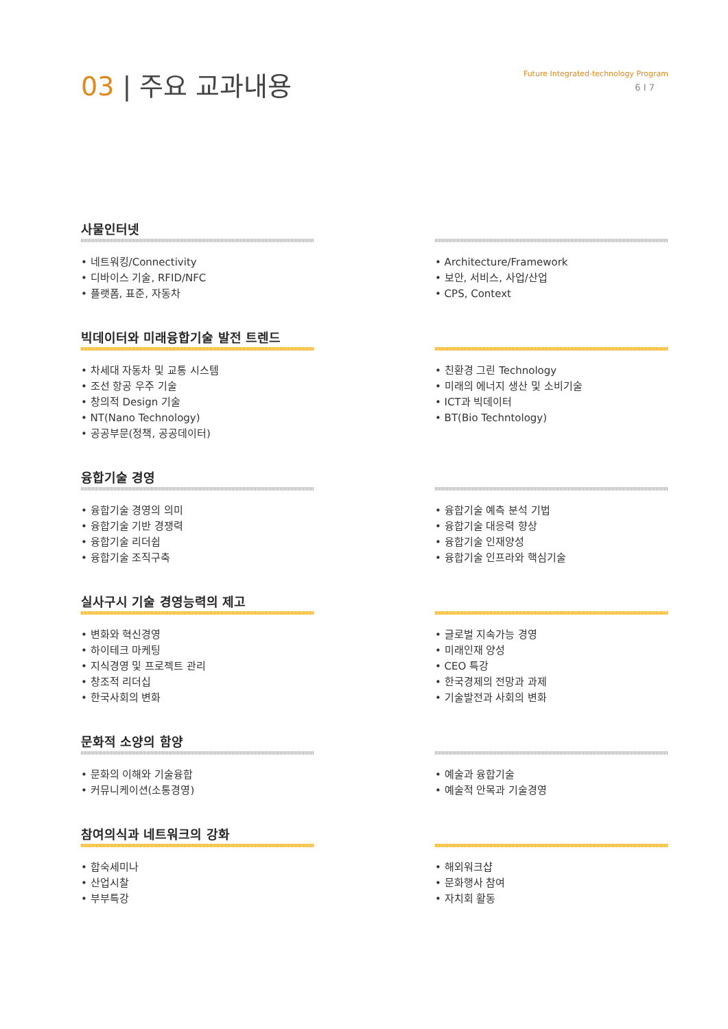03 | 주요 교과내용
Future Integrated-technology Program
6 I 7
사물인터넷
• 네트워킹/Connectivity
• 디바이스 기술, RFID/NFC
• 플랫폼, 표준, 자동차
• Architecture/Framework
• 보안, 서비스, 사업/산업
• CPS, Context
빅데이터와 미래융합기술 발전 트렌드
• 차세대 자동차 및 교통 시스템
• 조선 항공 우주 기술
• 창의적 Design 기술
• NT(Nano Technology)
• 공공부문(정책, 공공데이터)
• 친환경 그린 Technology
• 미래의 에너지 생산 및 소비기술
• ICT과 빅데이터
• BT(Bio Techntology)
융합기술 경영
• 융합기술 경영의 의미
• 융합기술 기반 경쟁력
• 융합기술 리더쉽
• 융합기술 조직구축
• 융합기술 예측 분석 기법
• 융합기술 대응력 향상
• 융합기술 인재양성
• 융합기술 인프라와 핵심기술
실사구시 기술 경영능력의 제고
• 변화와 혁신경영
• 하이테크 마케팅
• 지식경영 및 프로젝트 관리
• 창조적 리더십
• 한국사회의 변화
• 글로벌 지속가능 경영
• 미래인재 양성
• CEO 특강
• 한국경제의 전망과 과제
• 기술발전과 사회의 변화
문화적 소양의 함양
• 문화의 이해와 기술융합
• 커뮤니케이션(소통경영)
• 예술과 융합기술
• 예술적 안목과 기술경영
참여의식과 네트워크의 강화
• 합숙세미나
• 산업시찰
• 부부특강
• 해외워크샵
• 문화행사 참여
• 자치회 활동